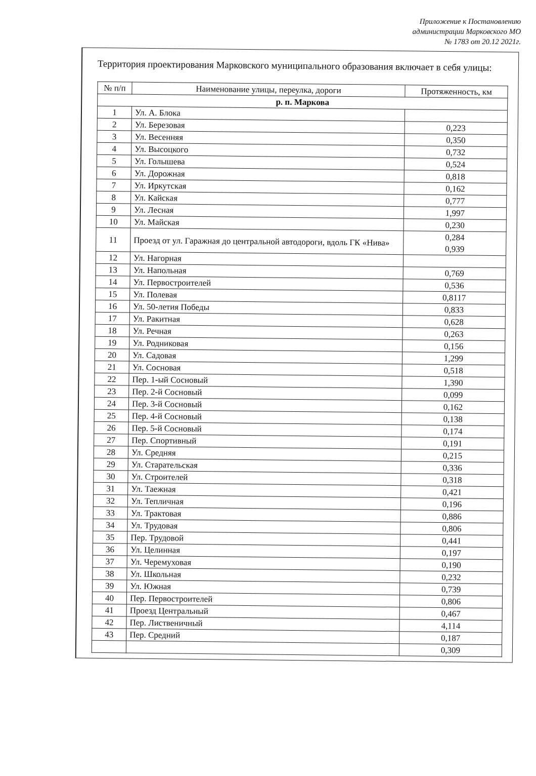Приложение к Постановлению
администрации Марковского МО
№ 1783 от 20.12 2021г.
Территория проектирования Марковского муниципального образования включает в себя улицы:
| № п/п | Наименование улицы, переулка, дороги | Протяженность, км |
| --- | --- | --- |
| р. п. Маркова | | |
| 1 | Ул. А. Блока | |
| 2 | Ул. Березовая | 0,223 |
| 3 | Ул. Весенняя | 0,350 |
| 4 | Ул. Высоцкого | 0,732 |
| 5 | Ул. Голышева | 0,524 |
| 6 | Ул. Дорожная | 0,818 |
| 7 | Ул. Иркутская | 0,162 |
| 8 | Ул. Кайская | 0,777 |
| 9 | Ул. Лесная | 1,997 |
| 10 | Ул. Майская | 0,230 |
| 11 | Проезд от ул. Гаражная до центральной автодороги, вдоль ГК «Нива» | 0,284 0,939 |
| 12 | Ул. Нагорная | |
| 13 | Ул. Напольная | 0,769 |
| 14 | Ул. Первостроителей | 0,536 |
| 15 | Ул. Полевая | 0,8117 |
| 16 | Ул. 50-летия Победы | 0,833 |
| 17 | Ул. Ракитная | 0,628 |
| 18 | Ул. Речная | 0,263 |
| 19 | Ул. Родниковая | 0,156 |
| 20 | Ул. Садовая | 1,299 |
| 21 | Ул. Сосновая | 0,518 |
| 22 | Пер. 1-ый Сосновый | 1,390 |
| 23 | Пер. 2-й Сосновый | 0,099 |
| 24 | Пер. 3-й Сосновый | 0,162 |
| 25 | Пер. 4-й Сосновый | 0,138 |
| 26 | Пер. 5-й Сосновый | 0,174 |
| 27 | Пер. Спортивный | 0,191 |
| 28 | Ул. Средняя | 0,215 |
| 29 | Ул. Старательская | 0,336 |
| 30 | Ул. Строителей | 0,318 |
| 31 | Ул. Таежная | 0,421 |
| 32 | Ул. Тепличная | 0,196 |
| 33 | Ул. Трактовая | 0,886 |
| 34 | Ул. Трудовая | 0,806 |
| 35 | Пер. Трудовой | 0,441 |
| 36 | Ул. Целинная | 0,197 |
| 37 | Ул. Черемуховая | 0,190 |
| 38 | Ул. Школьная | 0,232 |
| 39 | Ул. Южная | 0,739 |
| 40 | Пер. Первостроителей | 0,806 |
| 41 | Проезд Центральный | 0,467 |
| 42 | Пер. Лиственичный | 4,114 |
| 43 | Пер. Средний | 0,187 |
| | | 0,309 |